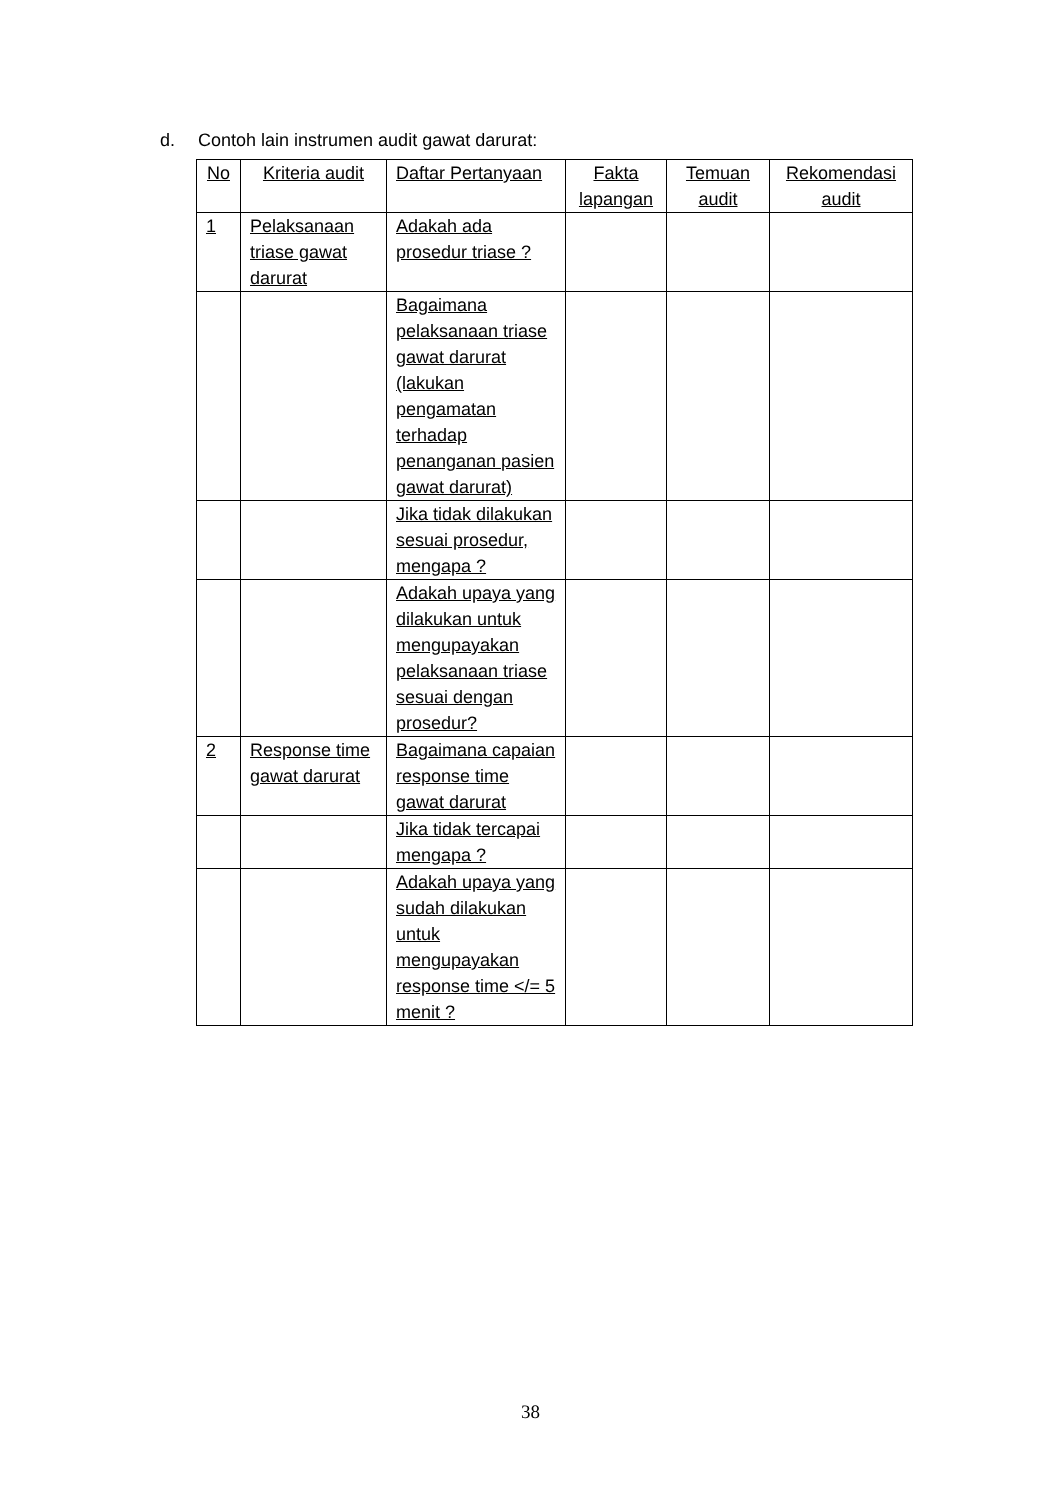d. Contoh lain instrumen audit gawat darurat:
| No | Kriteria audit | Daftar Pertanyaan | Fakta lapangan | Temuan audit | Rekomendasi audit |
| --- | --- | --- | --- | --- | --- |
| 1 | Pelaksanaan triase gawat darurat | Adakah ada prosedur triase ? | | | |
| | | Bagaimana pelaksanaan triase gawat darurat (lakukan pengamatan terhadap penanganan pasien gawat darurat) | | | |
| | | Jika tidak dilakukan sesuai prosedur, mengapa ? | | | |
| | | Adakah upaya yang dilakukan untuk mengupayakan pelaksanaan triase sesuai dengan prosedur? | | | |
| 2 | Response time gawat darurat | Bagaimana capaian response time gawat darurat | | | |
| | | Jika tidak tercapai mengapa ? | | | |
| | | Adakah upaya yang sudah dilakukan untuk mengupayakan response time </= 5 menit ? | | | |
38